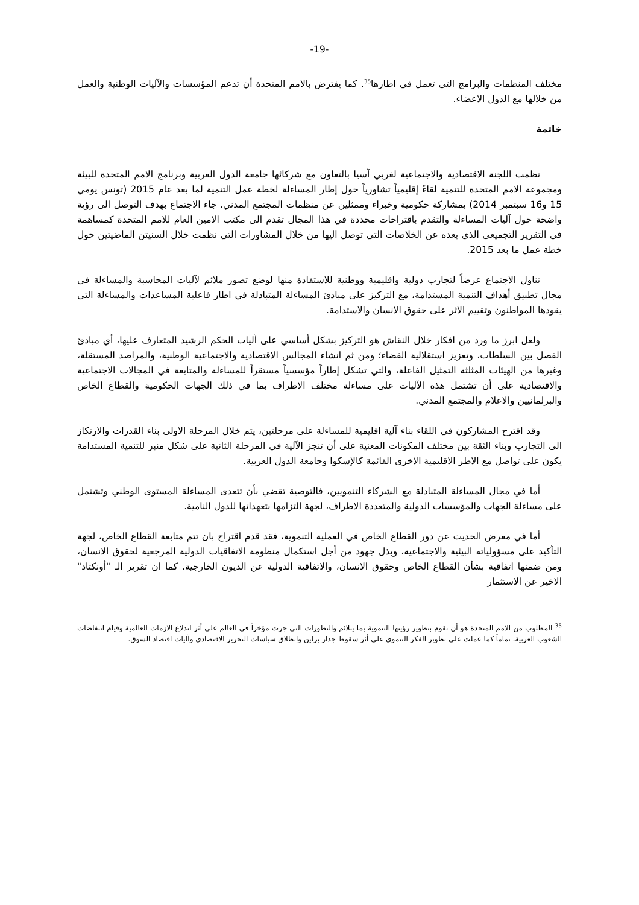-19-
مختلف المنظمات والبرامج التي تعمل في اطارها<sup>35</sup>. كما يفترض بالامم المتحدة أن تدعم المؤسسات والآليات الوطنية والعمل من خلالها مع الدول الاعضاء.
خاتمة
نظمت اللجنة الاقتصادية والاجتماعية لغربي آسيا بالتعاون مع شركائها جامعة الدول العربية وبرنامج الامم المتحدة للبيئة ومجموعة الامم المتحدة للتنمية لقاءً إقليمياً تشاورياً حول إطار المساءلة لخطة عمل التنمية لما بعد عام 2015 (تونس يومي 15 و16 سبتمبر 2014) بمشاركة حكومية وخبراء وممثلين عن منظمات المجتمع المدني. جاء الاجتماع بهدف التوصل الى رؤية واضحة حول آليات المساءلة والتقدم باقتراحات محددة في هذا المجال تقدم الى مكتب الامين العام للامم المتحدة كمساهمة في التقرير التجميعي الذي يعده عن الخلاصات التي توصل اليها من خلال المشاورات التي نظمت خلال السنيتن الماضيتين حول خطة عمل ما بعد 2015.
تناول الاجتماع عرضاً لتجارب دولية واقليمية ووطنية للاستفادة منها لوضع تصور ملائم لآليات المحاسبة والمساءلة في مجال تطبيق أهداف التنمية المستدامة، مع التركيز على مبادئ المساءلة المتبادلة في اطار فاعلية المساعدات والمساءلة التي يقودها المواطنون وتقييم الاثر على حقوق الانسان والاستدامة.
ولعل ابرز ما ورد من افكار خلال النقاش هو التركيز بشكل أساسي على آليات الحكم الرشيد المتعارف عليها، أي مبادئ الفصل بين السلطات، وتعزيز استقلالية القضاء؛ ومن ثم انشاء المجالس الاقتصادية والاجتماعية الوطنية، والمراصد المستقلة، وغيرها من الهيئات المثلثة التمثيل الفاعلة، والتي تشكل إطاراً مؤسسياً مستقراً للمساءلة والمتابعة في المجالات الاجتماعية والاقتصادية على أن تشتمل هذه الآليات على مساءلة مختلف الاطراف بما في ذلك الجهات الحكومية والقطاع الخاص والبرلمانيين والاعلام والمجتمع المدني.
وقد اقترح المشاركون في اللقاء بناء آلية اقليمية للمساءلة على مرحلتين، يتم خلال المرحلة الاولى بناء القدرات والارتكاز الى التجارب وبناء الثقة بين مختلف المكونات المعنية على أن تنجز الآلية في المرحلة الثانية على شكل منبر للتنمية المستدامة يكون على تواصل مع الاطر الاقليمية الاخرى القائمة كالإسكوا وجامعة الدول العربية.
أما في مجال المساءلة المتبادلة مع الشركاء التنمويين، فالتوصية تقضي بأن تتعدى المساءلة المستوى الوطني وتشتمل على مساءلة الجهات والمؤسسات الدولية والمتعددة الاطراف، لجهة التزامها بتعهداتها للدول النامية.
أما في معرض الحديث عن دور القطاع الخاص في العملية التنموية، فقد قدم اقتراح بان تتم متابعة القطاع الخاص، لجهة التأكيد على مسؤولياته البيئية والاجتماعية، وبذل جهود من أجل استكمال منظومة الاتفاقيات الدولية المرجعية لحقوق الانسان، ومن ضمنها اتفاقية بشأن القطاع الخاص وحقوق الانسان، والاتفاقية الدولية عن الديون الخارجية. كما ان تقرير الـ "أونكتاد" الاخير عن الاستثمار
<sup>35</sup> المطلوب من الامم المتحدة هو أن تقوم بتطوير رؤيتها التنموية بما يتلائم والتطورات التي جرت مؤخراً في العالم على أثر اندلاع الازمات العالمية وقيام انتفاضات الشعوب العربية، تماماً كما عملت على تطوير الفكر التنموي على أثر سقوط جدار برلين وانطلاق سياسات التحرير الاقتصادي وآليات اقتصاد السوق.